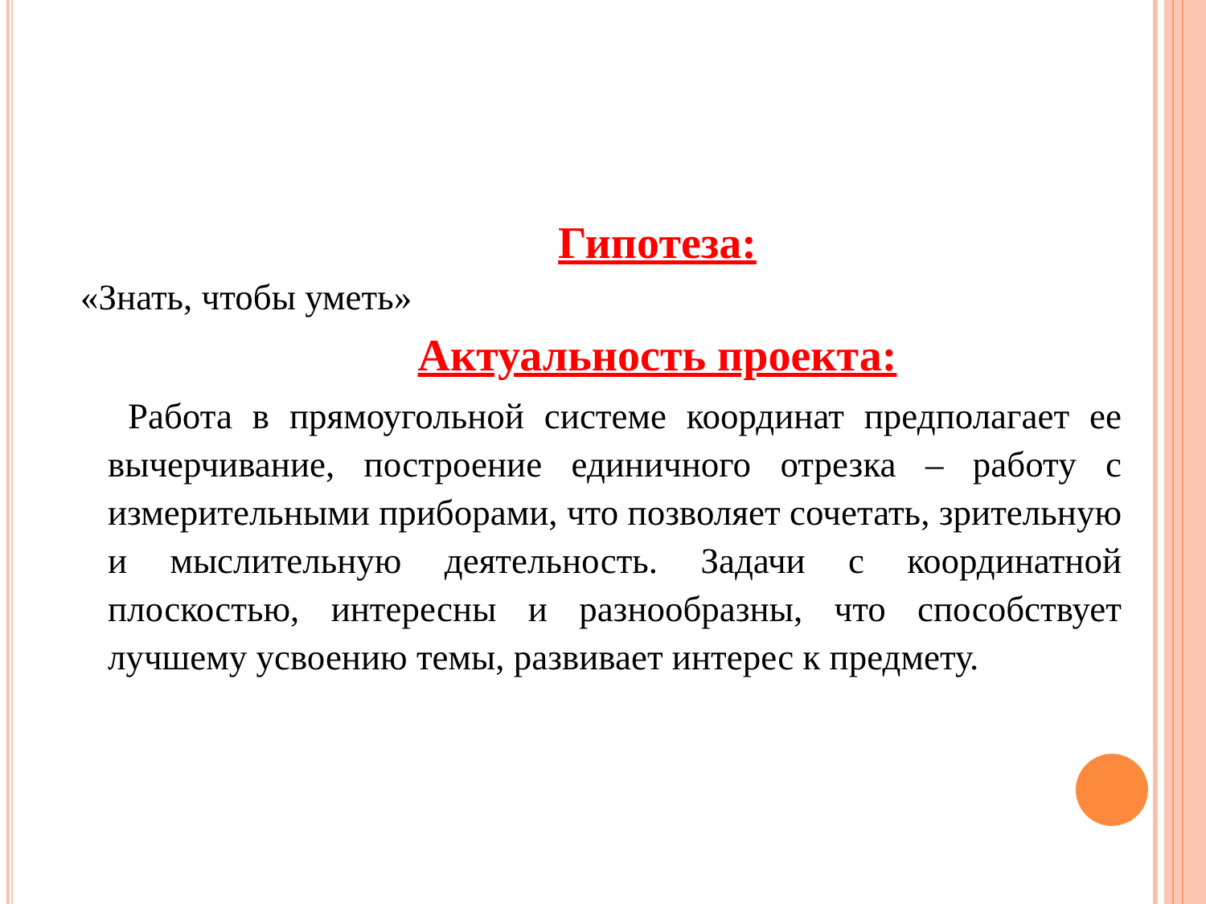Гипотеза:
«Знать, чтобы уметь»
Актуальность проекта:
Работа в прямоугольной системе координат предполагает ее вычерчивание, построение единичного отрезка – работу с измерительными приборами, что позволяет сочетать, зрительную и мыслительную деятельность. Задачи с координатной плоскостью, интересны и разнообразны, что способствует лучшему усвоению темы, развивает интерес к предмету.